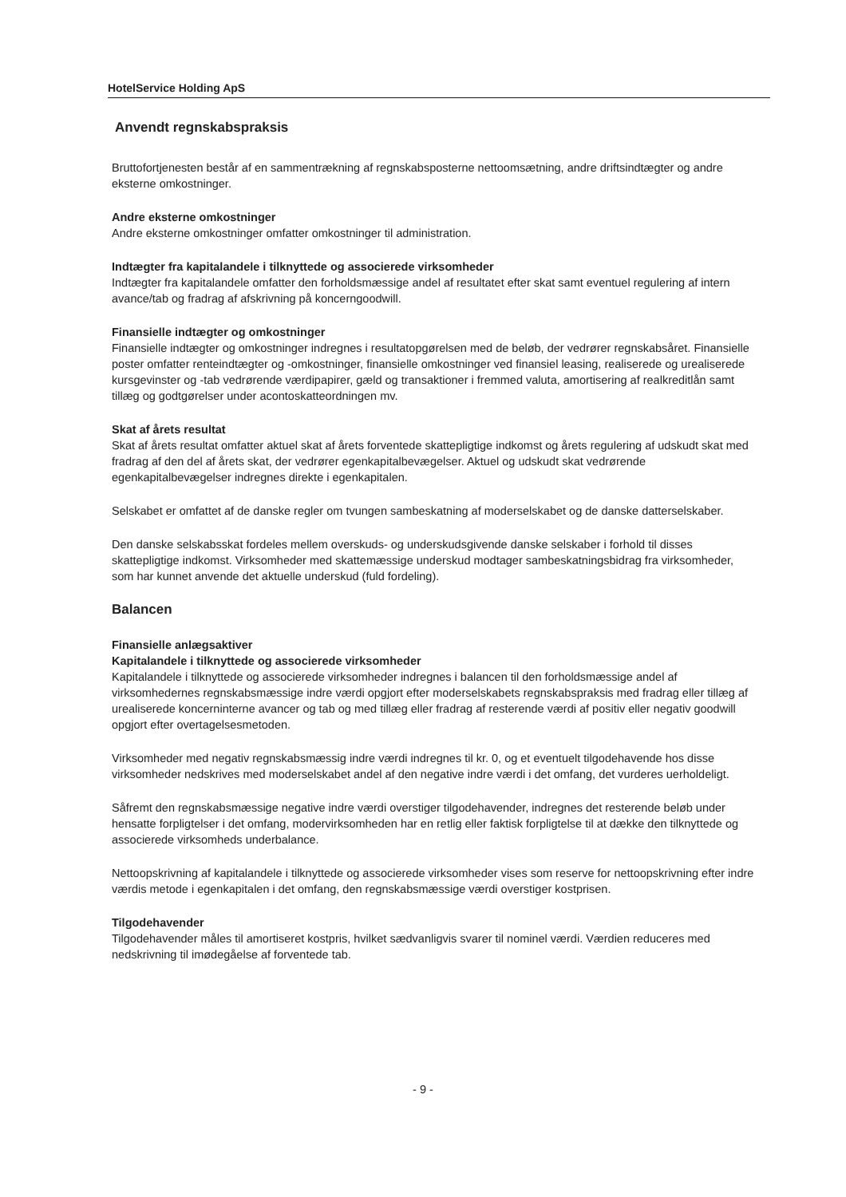HotelService Holding ApS
Anvendt regnskabspraksis
Bruttofortjenesten består af en sammentrækning af regnskabsposterne nettoomsætning, andre driftsindtægter og andre eksterne omkostninger.
Andre eksterne omkostninger
Andre eksterne omkostninger omfatter omkostninger til administration.
Indtægter fra kapitalandele i tilknyttede og associerede virksomheder
Indtægter fra kapitalandele omfatter den forholdsmæssige andel af resultatet efter skat samt eventuel regulering af intern avance/tab og fradrag af afskrivning på koncerngoodwill.
Finansielle indtægter og omkostninger
Finansielle indtægter og omkostninger indregnes i resultatopgørelsen med de beløb, der vedrører regnskabsåret. Finansielle poster omfatter renteindtægter og -omkostninger, finansielle omkostninger ved finansiel leasing, realiserede og urealiserede kursgevinster og -tab vedrørende værdipapirer, gæld og transaktioner i fremmed valuta, amortisering af realkreditlån samt tillæg og godtgørelser under acontoskatteordningen mv.
Skat af årets resultat
Skat af årets resultat omfatter aktuel skat af årets forventede skattepligtige indkomst og årets regulering af udskudt skat med fradrag af den del af årets skat, der vedrører egenkapitalbevægelser. Aktuel og udskudt skat vedrørende egenkapitalbevægelser indregnes direkte i egenkapitalen.
Selskabet er omfattet af de danske regler om tvungen sambeskatning af moderselskabet og de danske datterselskaber.
Den danske selskabsskat fordeles mellem overskuds- og underskudsgivende danske selskaber i forhold til disses skattepligtige indkomst. Virksomheder med skattemæssige underskud modtager sambeskatningsbidrag fra virksomheder, som har kunnet anvende det aktuelle underskud (fuld fordeling).
Balancen
Finansielle anlægsaktiver
Kapitalandele i tilknyttede og associerede virksomheder
Kapitalandele i tilknyttede og associerede virksomheder indregnes i balancen til den forholdsmæssige andel af virksomhedernes regnskabsmæssige indre værdi opgjort efter moderselskabets regnskabspraksis med fradrag eller tillæg af urealiserede koncerninterne avancer og tab og med tillæg eller fradrag af resterende værdi af positiv eller negativ goodwill opgjort efter overtagelsesmetoden.
Virksomheder med negativ regnskabsmæssig indre værdi indregnes til kr. 0, og et eventuelt tilgodehavende hos disse virksomheder nedskrives med moderselskabet andel af den negative indre værdi i det omfang, det vurderes uerholdeligt.
Såfremt den regnskabsmæssige negative indre værdi overstiger tilgodehavender, indregnes det resterende beløb under hensatte forpligtelser i det omfang, modervirksomheden har en retlig eller faktisk forpligtelse til at dække den tilknyttede og associerede virksomheds underbalance.
Nettoopskrivning af kapitalandele i tilknyttede og associerede virksomheder vises som reserve for nettoopskrivning efter indre værdis metode i egenkapitalen i det omfang, den regnskabsmæssige værdi overstiger kostprisen.
Tilgodehavender
Tilgodehavender måles til amortiseret kostpris, hvilket sædvanligvis svarer til nominel værdi. Værdien reduceres med nedskrivning til imødegåelse af forventede tab.
- 9 -